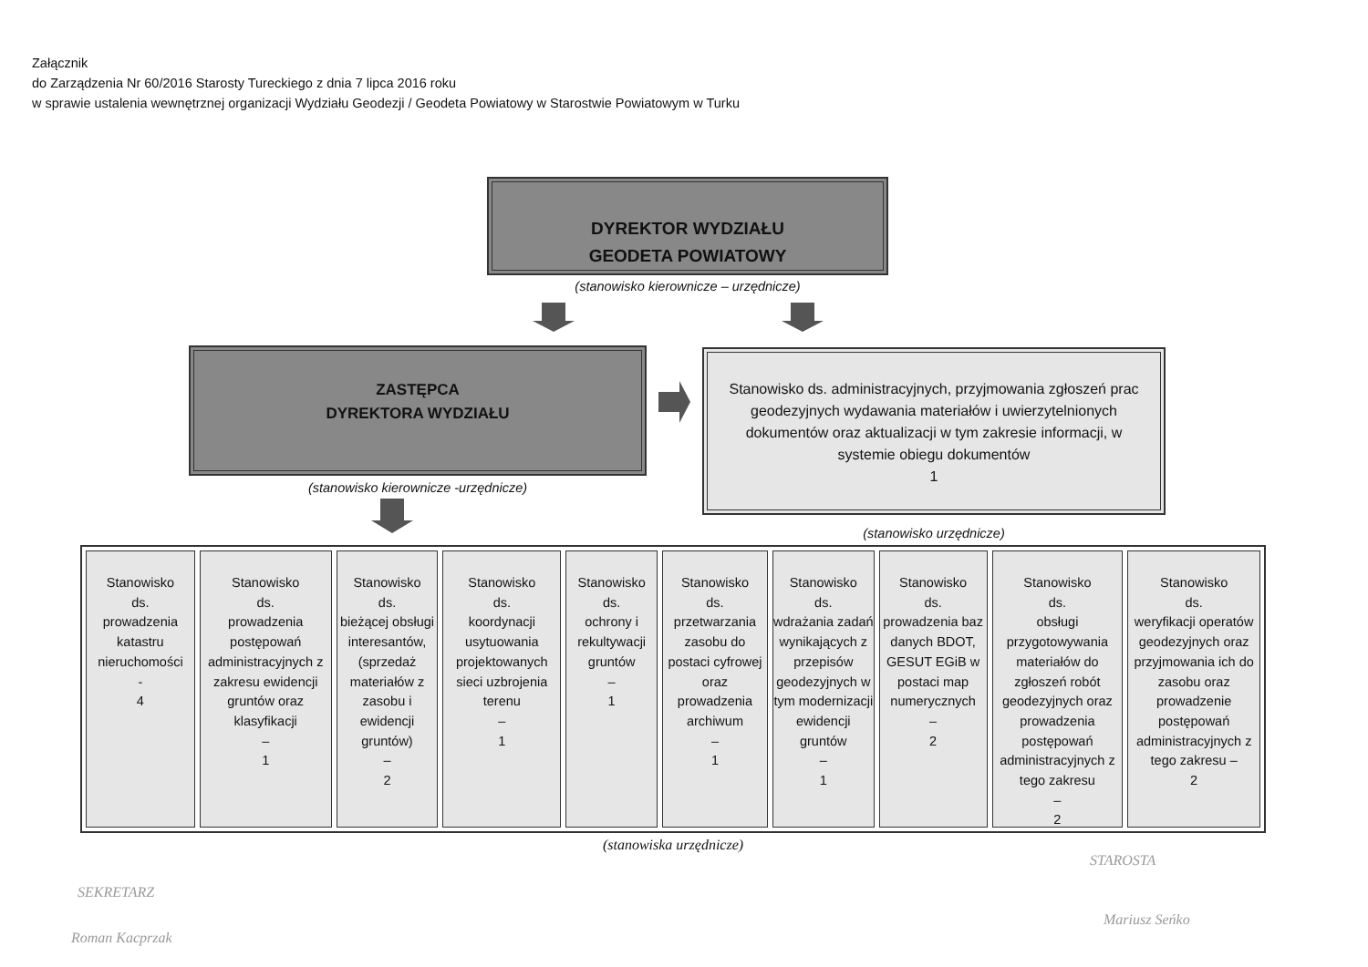Załącznik
do Zarządzenia Nr 60/2016 Starosty Tureckiego z dnia 7 lipca 2016 roku
w sprawie ustalenia wewnętrznej organizacji Wydziału Geodezji / Geodeta Powiatowy w Starostwie Powiatowym w Turku
DYREKTOR WYDZIAŁU
GEODETA POWIATOWY
(stanowisko kierownicze – urzędnicze)
ZASTĘPCA
DYREKTORA WYDZIAŁU
(stanowisko kierownicze -urzędnicze)
Stanowisko ds. administracyjnych, przyjmowania zgłoszeń prac geodezyjnych wydawania materiałów i uwierzytelnionych dokumentów oraz aktualizacji w tym zakresie informacji, w systemie obiegu dokumentów
1
(stanowisko urzędnicze)
Stanowisko
ds.
prowadzenia katastru nieruchomości
-
4
Stanowisko
ds.
prowadzenia postępowań administracyjnych z zakresu ewidencji gruntów oraz klasyfikacji
–
1
Stanowisko
ds.
bieżącej obsługi interesantów, (sprzedaż materiałów z zasobu i ewidencji gruntów)
–
2
Stanowisko
ds.
koordynacji usytuowania projektowanych sieci uzbrojenia terenu
–
1
Stanowisko
ds.
ochrony i rekultywacji gruntów
–
1
Stanowisko
ds.
przetwarzania zasobu do postaci cyfrowej oraz prowadzenia archiwum
–
1
Stanowisko
ds.
wdrażania zadań wynikających z przepisów geodezyjnych w tym modernizacji ewidencji gruntów
–
1
Stanowisko
ds.
prowadzenia baz danych BDOT, GESUT EGiB w postaci map numerycznych
–
2
Stanowisko
ds.
obsługi przygotowywania materiałów do zgłoszeń robót geodezyjnych oraz prowadzenia postępowań administracyjnych z tego zakresu
–
2
Stanowisko
ds.
weryfikacji operatów geodezyjnych oraz przyjmowania ich do zasobu oraz prowadzenie postępowań administracyjnych z tego zakresu –
2
(stanowiska urzędnicze)
SEKRETARZ
Roman Kacprzak
STAROSTA
Mariusz Seńko